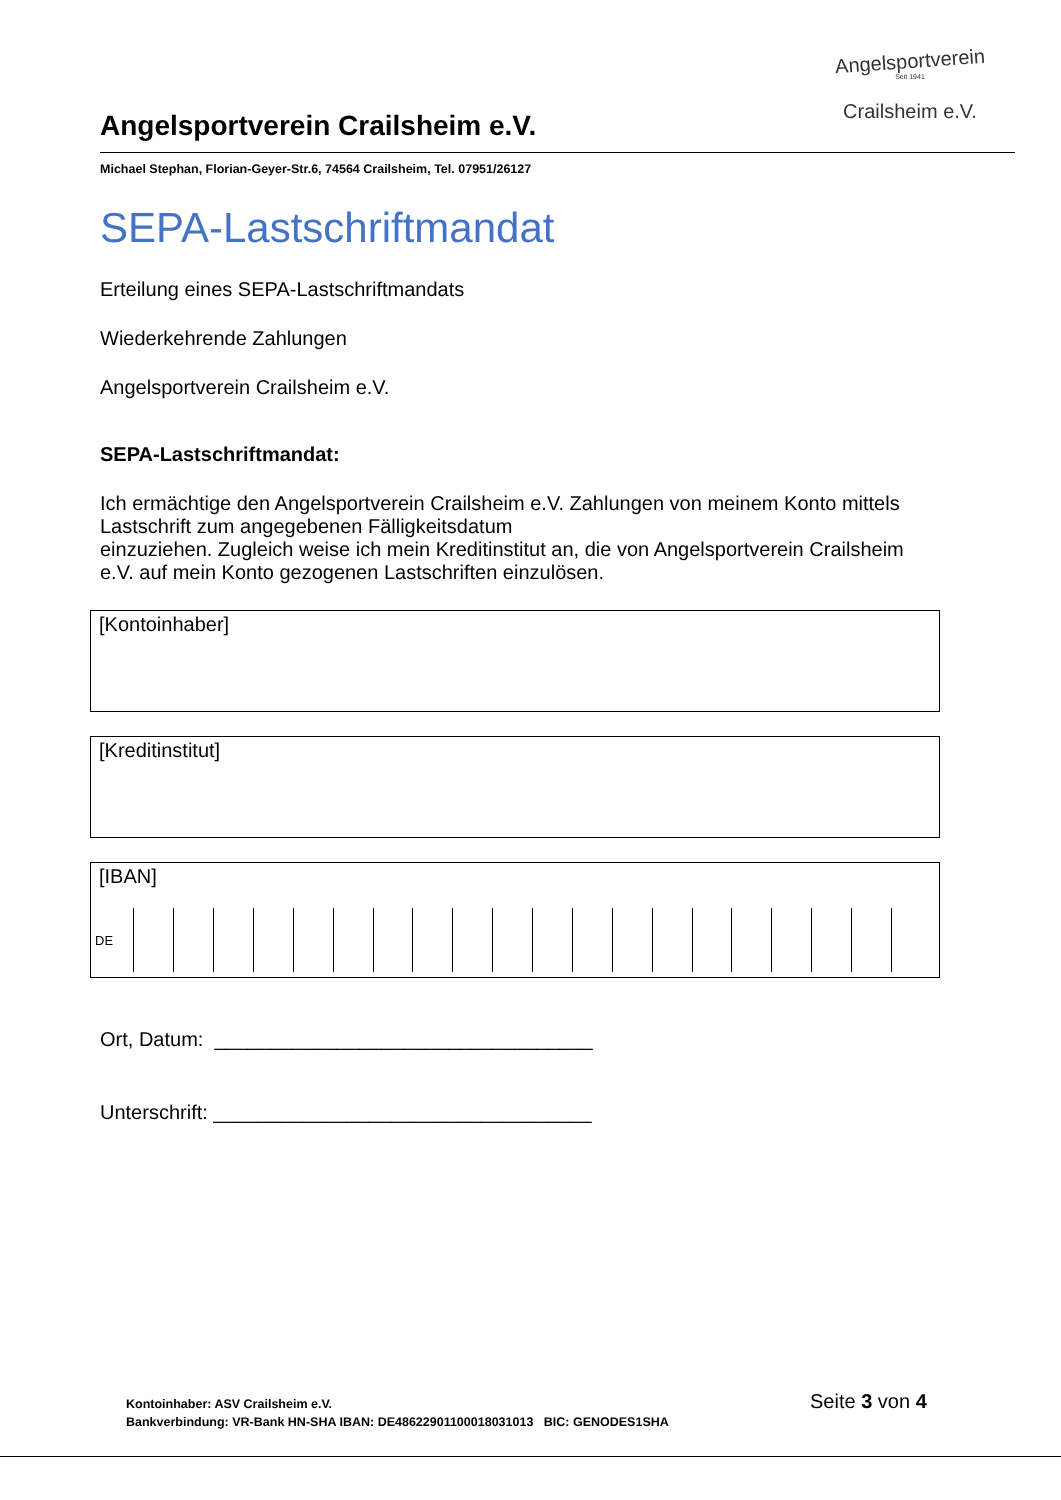Angelsportverein
Seit 1941
Crailsheim e.V.
Angelsportverein Crailsheim e.V.
Michael Stephan, Florian-Geyer-Str.6, 74564 Crailsheim, Tel. 07951/26127
SEPA-Lastschriftmandat
Erteilung eines SEPA-Lastschriftmandats
Wiederkehrende Zahlungen
Angelsportverein Crailsheim e.V.
SEPA-Lastschriftmandat:
Ich ermächtige den Angelsportverein Crailsheim e.V. Zahlungen von meinem Konto mittels Lastschrift zum angegebenen Fälligkeitsdatum
einzuziehen. Zugleich weise ich mein Kreditinstitut an, die von Angelsportverein Crailsheim e.V. auf mein Konto gezogenen Lastschriften einzulösen.
[Kontoinhaber]
[Kreditinstitut]
[IBAN]
| DE | | | | | | | | | | | | | | | | | | | | |
Ort, Datum: __________________________________
Unterschrift: __________________________________
Kontoinhaber: ASV Crailsheim e.V.
Bankverbindung: VR-Bank HN-SHA IBAN: DE48622901100018031013 BIC: GENODES1SHA
Seite 3 von 4